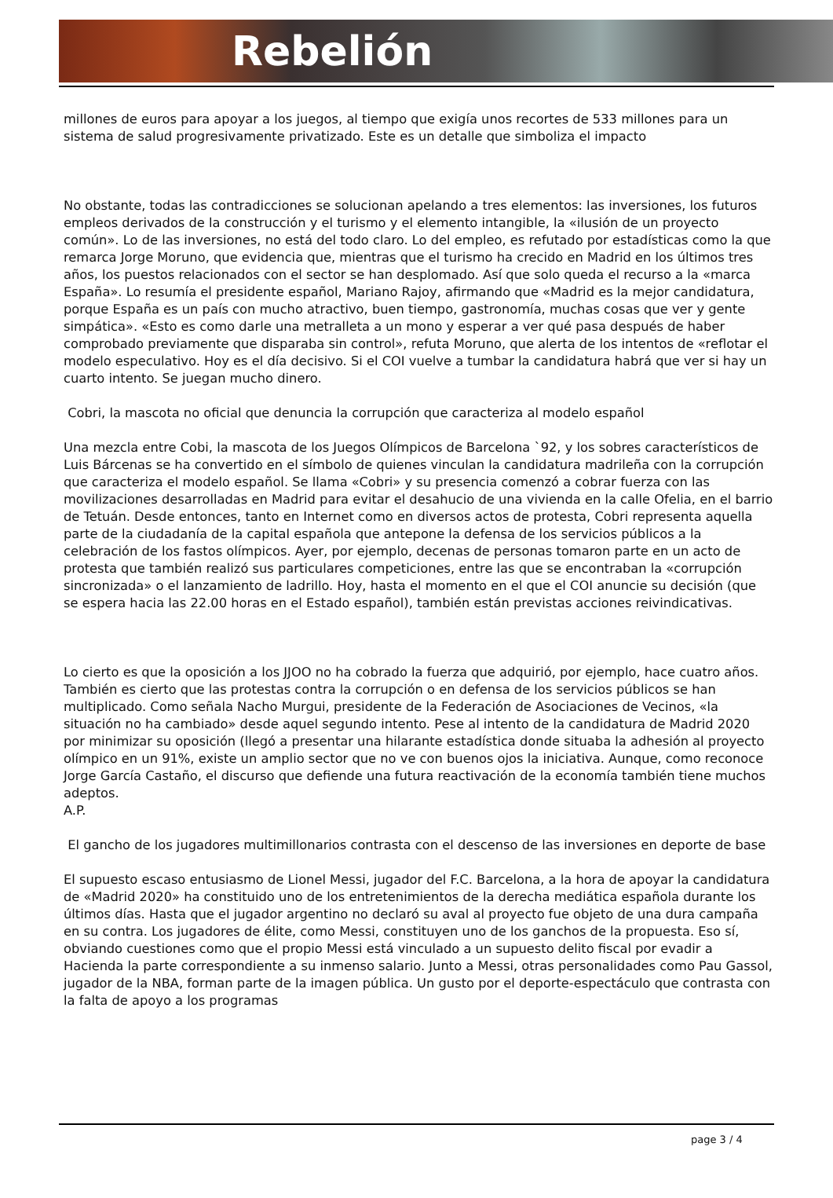Rebelión
millones de euros para apoyar a los juegos, al tiempo que exigía unos recortes de 533 millones para un sistema de salud progresivamente privatizado. Este es un detalle que simboliza el impacto
No obstante, todas las contradicciones se solucionan apelando a tres elementos: las inversiones, los futuros empleos derivados de la construcción y el turismo y el elemento intangible, la «ilusión de un proyecto común». Lo de las inversiones, no está del todo claro. Lo del empleo, es refutado por estadísticas como la que remarca Jorge Moruno, que evidencia que, mientras que el turismo ha crecido en Madrid en los últimos tres años, los puestos relacionados con el sector se han desplomado. Así que solo queda el recurso a la «marca España». Lo resumía el presidente español, Mariano Rajoy, afirmando que «Madrid es la mejor candidatura, porque España es un país con mucho atractivo, buen tiempo, gastronomía, muchas cosas que ver y gente simpática». «Esto es como darle una metralleta a un mono y esperar a ver qué pasa después de haber comprobado previamente que disparaba sin control», refuta Moruno, que alerta de los intentos de «reflotar el modelo especulativo. Hoy es el día decisivo. Si el COI vuelve a tumbar la candidatura habrá que ver si hay un cuarto intento. Se juegan mucho dinero.
Cobri, la mascota no oficial que denuncia la corrupción que caracteriza al modelo español
Una mezcla entre Cobi, la mascota de los Juegos Olímpicos de Barcelona `92, y los sobres característicos de Luis Bárcenas se ha convertido en el símbolo de quienes vinculan la candidatura madrileña con la corrupción que caracteriza el modelo español. Se llama «Cobri» y su presencia comenzó a cobrar fuerza con las movilizaciones desarrolladas en Madrid para evitar el desahucio de una vivienda en la calle Ofelia, en el barrio de Tetuán. Desde entonces, tanto en Internet como en diversos actos de protesta, Cobri representa aquella parte de la ciudadanía de la capital española que antepone la defensa de los servicios públicos a la celebración de los fastos olímpicos. Ayer, por ejemplo, decenas de personas tomaron parte en un acto de protesta que también realizó sus particulares competiciones, entre las que se encontraban la «corrupción sincronizada» o el lanzamiento de ladrillo. Hoy, hasta el momento en el que el COI anuncie su decisión (que se espera hacia las 22.00 horas en el Estado español), también están previstas acciones reivindicativas.
Lo cierto es que la oposición a los JJOO no ha cobrado la fuerza que adquirió, por ejemplo, hace cuatro años. También es cierto que las protestas contra la corrupción o en defensa de los servicios públicos se han multiplicado. Como señala Nacho Murgui, presidente de la Federación de Asociaciones de Vecinos, «la situación no ha cambiado» desde aquel segundo intento. Pese al intento de la candidatura de Madrid 2020 por minimizar su oposición (llegó a presentar una hilarante estadística donde situaba la adhesión al proyecto olímpico en un 91%, existe un amplio sector que no ve con buenos ojos la iniciativa. Aunque, como reconoce Jorge García Castaño, el discurso que defiende una futura reactivación de la economía también tiene muchos adeptos.
A.P.
El gancho de los jugadores multimillonarios contrasta con el descenso de las inversiones en deporte de base
El supuesto escaso entusiasmo de Lionel Messi, jugador del F.C. Barcelona, a la hora de apoyar la candidatura de «Madrid 2020» ha constituido uno de los entretenimientos de la derecha mediática española durante los últimos días. Hasta que el jugador argentino no declaró su aval al proyecto fue objeto de una dura campaña en su contra. Los jugadores de élite, como Messi, constituyen uno de los ganchos de la propuesta. Eso sí, obviando cuestiones como que el propio Messi está vinculado a un supuesto delito fiscal por evadir a Hacienda la parte correspondiente a su inmenso salario. Junto a Messi, otras personalidades como Pau Gassol, jugador de la NBA, forman parte de la imagen pública. Un gusto por el deporte-espectáculo que contrasta con la falta de apoyo a los programas
page 3 / 4